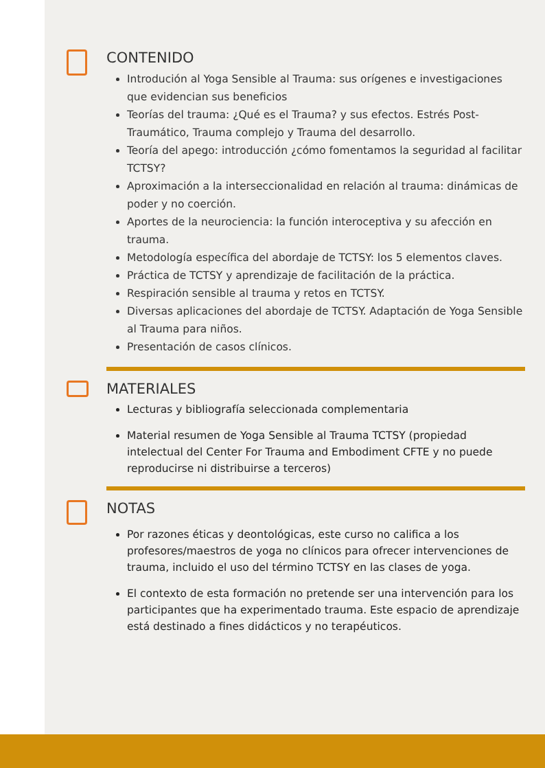CONTENIDO
Introdución al Yoga Sensible al Trauma: sus orígenes e investigaciones que evidencian sus beneficios
Teorías del trauma: ¿Qué es el Trauma? y sus efectos. Estrés Post-Traumático, Trauma complejo y Trauma del desarrollo.
Teoría del apego: introducción ¿cómo fomentamos la seguridad al facilitar TCTSY?
Aproximación a la interseccionalidad en relación al trauma: dinámicas de poder y no coerción.
Aportes de la neurociencia: la función interoceptiva y su afección en trauma.
Metodología específica del abordaje de TCTSY: los 5 elementos claves.
Práctica de TCTSY y aprendizaje de facilitación de la práctica.
Respiración sensible al trauma y retos en TCTSY.
Diversas aplicaciones del abordaje de TCTSY. Adaptación de Yoga Sensible al Trauma para niños.
Presentación de casos clínicos.
MATERIALES
Lecturas y bibliografía seleccionada complementaria
Material resumen de Yoga Sensible al Trauma TCTSY (propiedad intelectual del Center For Trauma and Embodiment CFTE y no puede reproducirse ni distribuirse a terceros)
NOTAS
Por razones éticas y deontológicas, este curso no califica a los profesores/maestros de yoga no clínicos para ofrecer intervenciones de trauma, incluido el uso del término TCTSY en las clases de yoga.
El contexto de esta formación no pretende ser una intervención para los participantes que ha experimentado trauma. Este espacio de aprendizaje está destinado a fines didácticos y no terapéuticos.